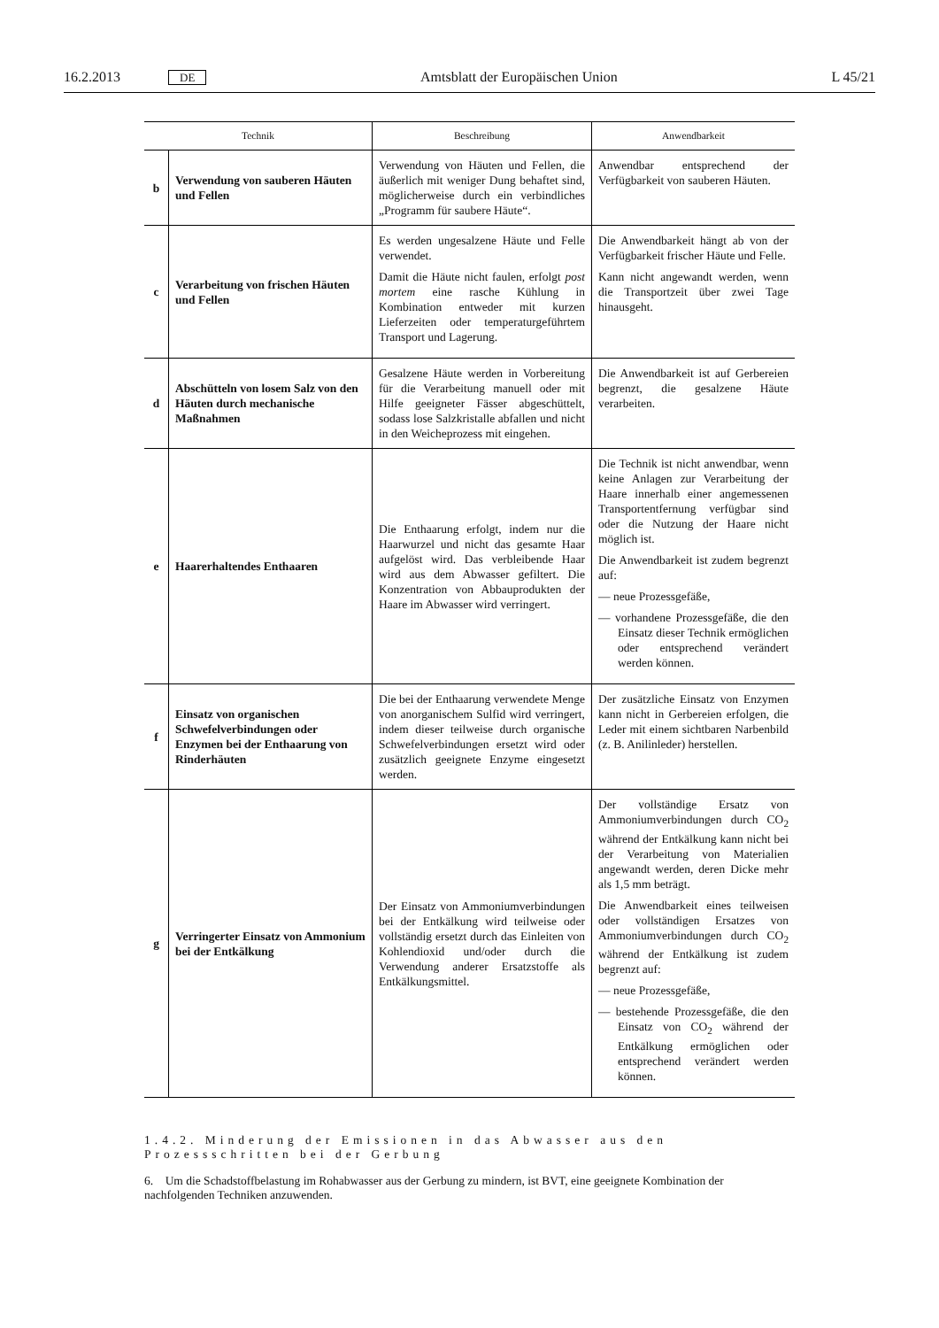16.2.2013 DE Amtsblatt der Europäischen Union L 45/21
| Technik | | Beschreibung | Anwendbarkeit |
| --- | --- | --- | --- |
| b | Verwendung von sauberen Häuten und Fellen | Verwendung von Häuten und Fellen, die äußerlich mit weniger Dung behaftet sind, möglicherweise durch ein verbindliches „Programm für saubere Häute“. | Anwendbar entsprechend der Verfügbarkeit von sauberen Häuten. |
| c | Verarbeitung von frischen Häuten und Fellen | Es werden ungesalzene Häute und Felle verwendet. Damit die Häute nicht faulen, erfolgt post mortem eine rasche Kühlung in Kombination entweder mit kurzen Lieferzeiten oder temperaturgeführtem Transport und Lagerung. | Die Anwendbarkeit hängt ab von der Verfügbarkeit frischer Häute und Felle. Kann nicht angewandt werden, wenn die Transportzeit über zwei Tage hinausgeht. |
| d | Abschütteln von losem Salz von den Häuten durch mechanische Maßnahmen | Gesalzene Häute werden in Vorbereitung für die Verarbeitung manuell oder mit Hilfe geeigneter Fässer abgeschüttelt, sodass lose Salzkristalle abfallen und nicht in den Weicheprozess mit eingehen. | Die Anwendbarkeit ist auf Gerbereien begrenzt, die gesalzene Häute verarbeiten. |
| e | Haarerhaltendes Enthaaren | Die Enthaarung erfolgt, indem nur die Haarwurzel und nicht das gesamte Haar aufgelöst wird. Das verbleibende Haar wird aus dem Abwasser gefiltert. Die Konzentration von Abbauprodukten der Haare im Abwasser wird verringert. | Die Technik ist nicht anwendbar, wenn keine Anlagen zur Verarbeitung der Haare innerhalb einer angemessenen Transportentfernung verfügbar sind oder die Nutzung der Haare nicht möglich ist. Die Anwendbarkeit ist zudem begrenzt auf: — neue Prozessgefäße, — vorhandene Prozessgefäße, die den Einsatz dieser Technik ermöglichen oder entsprechend verändert werden können. |
| f | Einsatz von organischen Schwefelverbindungen oder Enzymen bei der Enthaarung von Rinderhäuten | Die bei der Enthaarung verwendete Menge von anorganischem Sulfid wird verringert, indem dieser teilweise durch organische Schwefelverbindungen ersetzt wird oder zusätzlich geeignete Enzyme eingesetzt werden. | Der zusätzliche Einsatz von Enzymen kann nicht in Gerbereien erfolgen, die Leder mit einem sichtbaren Narbenbild (z. B. Anilinleder) herstellen. |
| g | Verringerter Einsatz von Ammonium bei der Entkälkung | Der Einsatz von Ammoniumverbindungen bei der Entkälkung wird teilweise oder vollständig ersetzt durch das Einleiten von Kohlendioxid und/oder durch die Verwendung anderer Ersatzstoffe als Entkälkungsmittel. | Der vollständige Ersatz von Ammoniumverbindungen durch CO<sub>2</sub> während der Entkälkung kann nicht bei der Verarbeitung von Materialien angewandt werden, deren Dicke mehr als 1,5 mm beträgt. Die Anwendbarkeit eines teilweisen oder vollständigen Ersatzes von Ammoniumverbindungen durch CO<sub>2</sub> während der Entkälkung ist zudem begrenzt auf: — neue Prozessgefäße, — bestehende Prozessgefäße, die den Einsatz von CO<sub>2</sub> während der Entkälkung ermöglichen oder entsprechend verändert werden können. |
1.4.2. Minderung der Emissionen in das Abwasser aus den Prozessschritten bei der Gerbung
6. Um die Schadstoffbelastung im Rohabwasser aus der Gerbung zu mindern, ist BVT, eine geeignete Kombination der nachfolgenden Techniken anzuwenden.